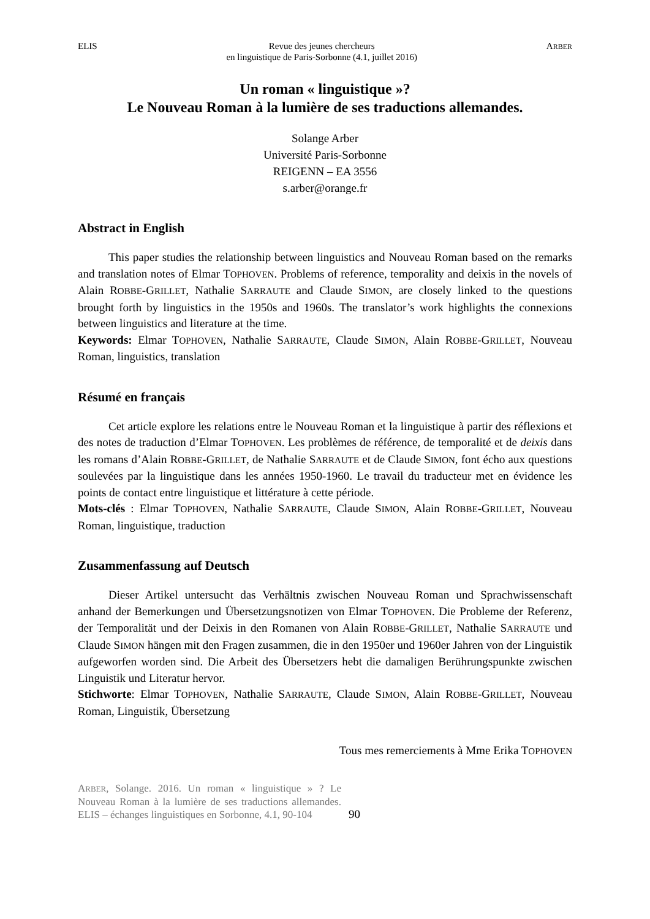ELIS Revue des jeunes chercheurs
en linguistique de Paris-Sorbonne (4.1, juillet 2016) ARBER
Un roman « linguistique »?
Le Nouveau Roman à la lumière de ses traductions allemandes.
Solange Arber
Université Paris-Sorbonne
REIGENN – EA 3556
s.arber@orange.fr
Abstract in English
This paper studies the relationship between linguistics and Nouveau Roman based on the remarks and translation notes of Elmar TOPHOVEN. Problems of reference, temporality and deixis in the novels of Alain ROBBE-GRILLET, Nathalie SARRAUTE and Claude SIMON, are closely linked to the questions brought forth by linguistics in the 1950s and 1960s. The translator’s work highlights the connexions between linguistics and literature at the time.
Keywords: Elmar TOPHOVEN, Nathalie SARRAUTE, Claude SIMON, Alain ROBBE-GRILLET, Nouveau Roman, linguistics, translation
Résumé en français
Cet article explore les relations entre le Nouveau Roman et la linguistique à partir des réflexions et des notes de traduction d’Elmar TOPHOVEN. Les problèmes de référence, de temporalité et de deixis dans les romans d’Alain ROBBE-GRILLET, de Nathalie SARRAUTE et de Claude SIMON, font écho aux questions soulevées par la linguistique dans les années 1950-1960. Le travail du traducteur met en évidence les points de contact entre linguistique et littérature à cette période.
Mots-clés : Elmar TOPHOVEN, Nathalie SARRAUTE, Claude SIMON, Alain ROBBE-GRILLET, Nouveau Roman, linguistique, traduction
Zusammenfassung auf Deutsch
Dieser Artikel untersucht das Verhältnis zwischen Nouveau Roman und Sprachwissenschaft anhand der Bemerkungen und Übersetzungsnotizen von Elmar TOPHOVEN. Die Probleme der Referenz, der Temporalität und der Deixis in den Romanen von Alain ROBBE-GRILLET, Nathalie SARRAUTE und Claude SIMON hängen mit den Fragen zusammen, die in den 1950er und 1960er Jahren von der Linguistik aufgeworfen worden sind. Die Arbeit des Übersetzers hebt die damaligen Berührungspunkte zwischen Linguistik und Literatur hervor.
Stichworte: Elmar TOPHOVEN, Nathalie SARRAUTE, Claude SIMON, Alain ROBBE-GRILLET, Nouveau Roman, Linguistik, Übersetzung
Tous mes remerciements à Mme Erika TOPHOVEN
ARBER, Solange. 2016. Un roman « linguistique » ? Le Nouveau Roman à la lumière de ses traductions allemandes. ELIS – échanges linguistiques en Sorbonne, 4.1, 90-104
90